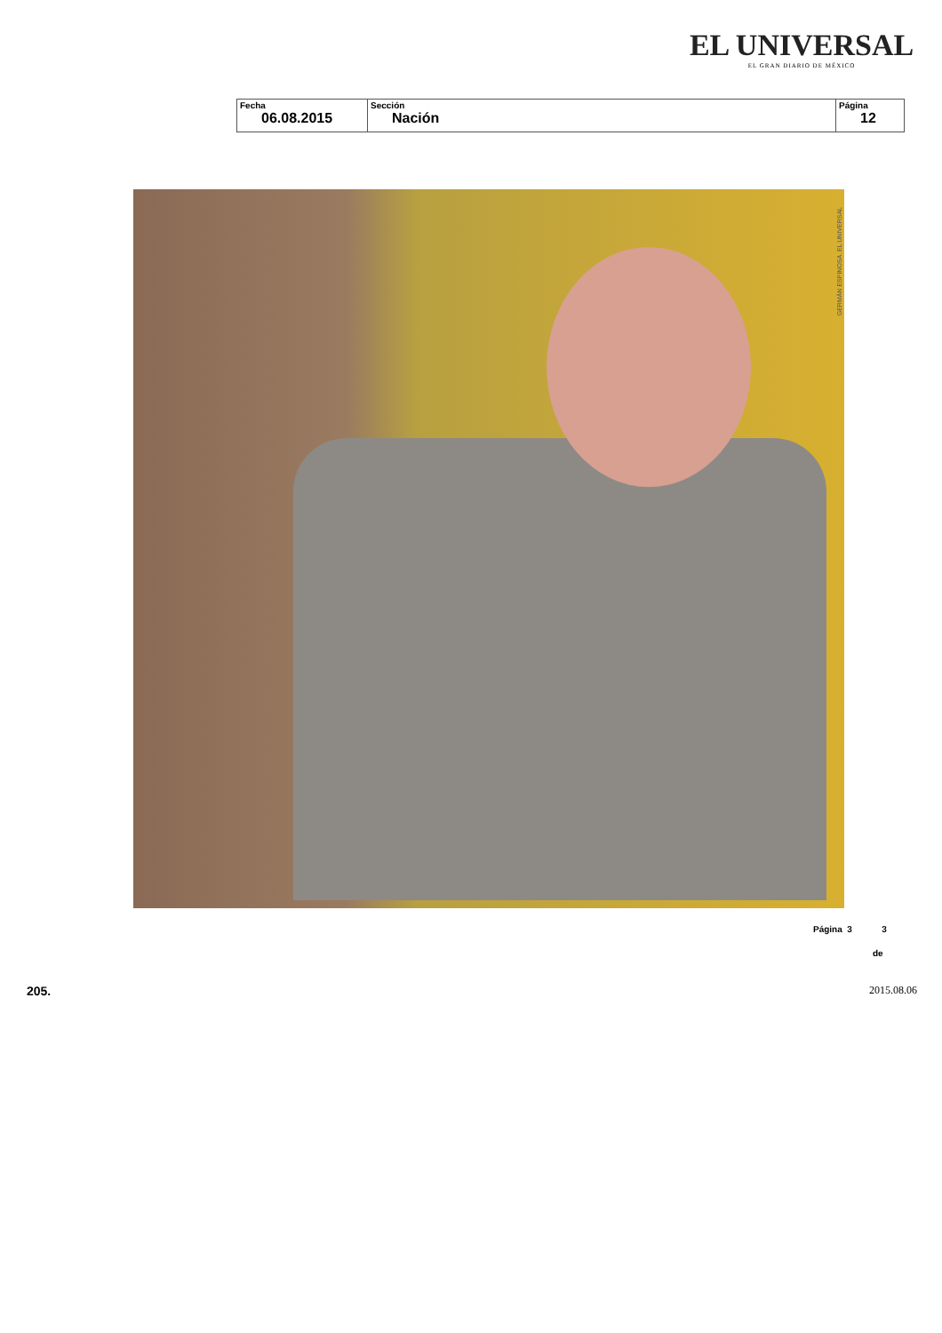EL UNIVERSAL
EL GRAN DIARIO DE MÉXICO
| Fecha 06.08.2015 | Sección Nación | Página 12 |
GERMÁN ESPINOSA. EL UNIVERSAL
Página 3 3
de
205. 2015.08.06